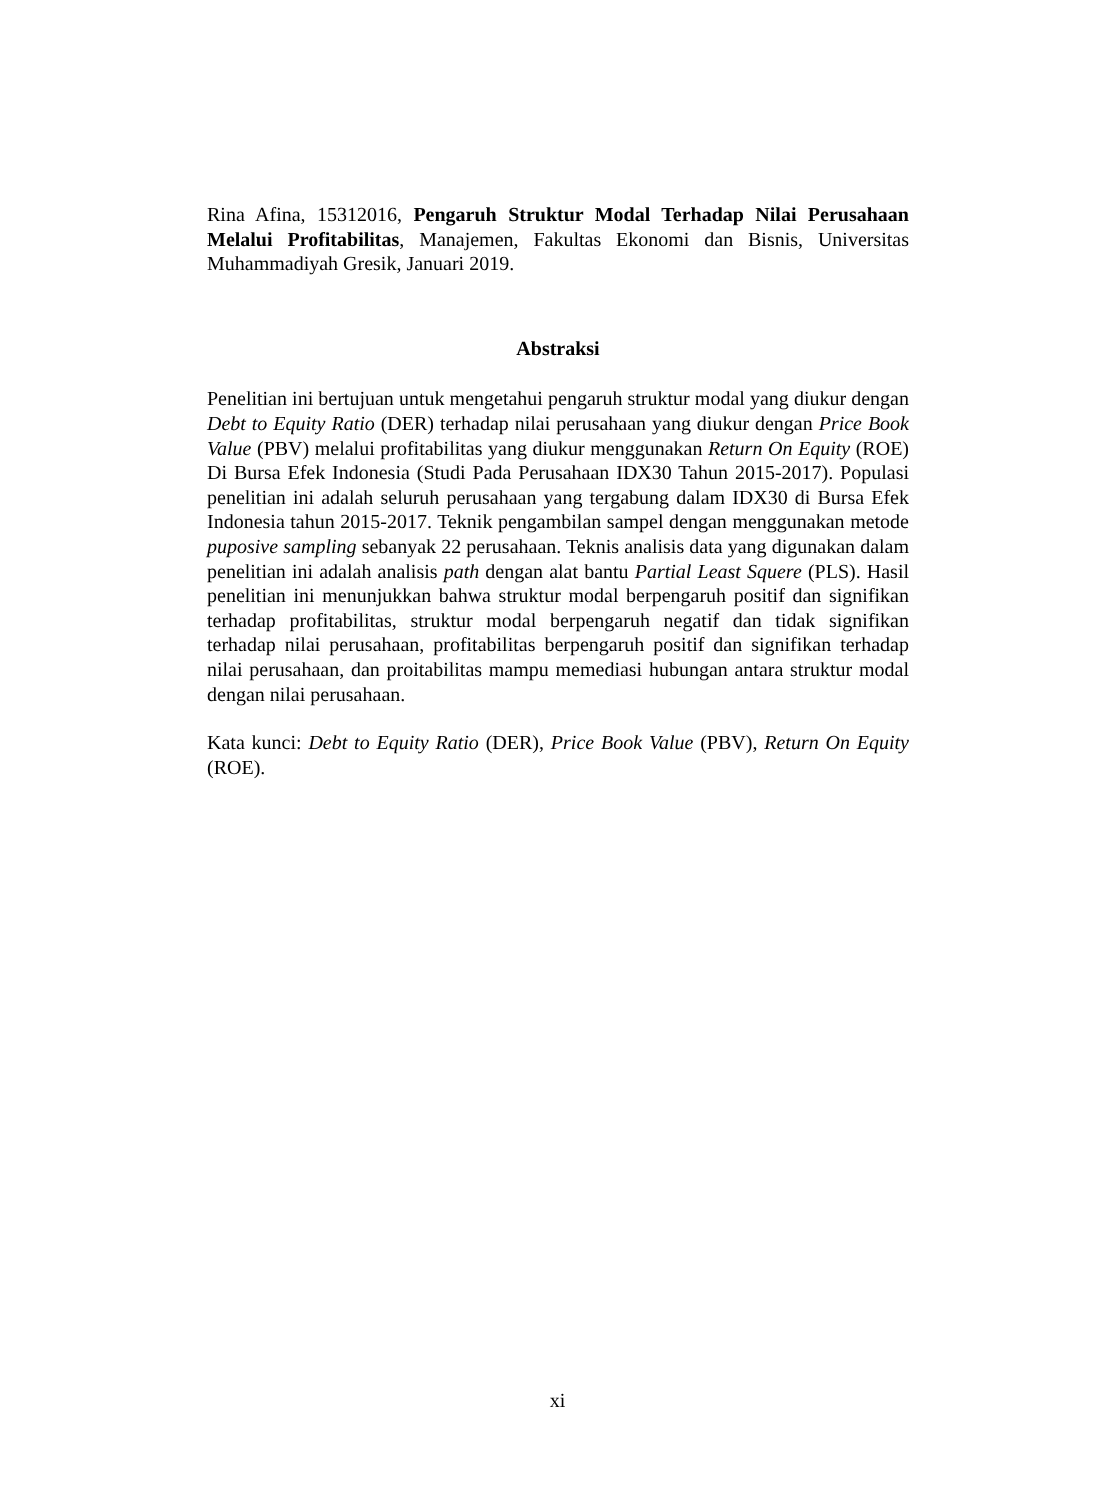Rina Afina, 15312016, Pengaruh Struktur Modal Terhadap Nilai Perusahaan Melalui Profitabilitas, Manajemen, Fakultas Ekonomi dan Bisnis, Universitas Muhammadiyah Gresik, Januari 2019.
Abstraksi
Penelitian ini bertujuan untuk mengetahui pengaruh struktur modal yang diukur dengan Debt to Equity Ratio (DER) terhadap nilai perusahaan yang diukur dengan Price Book Value (PBV) melalui profitabilitas yang diukur menggunakan Return On Equity (ROE) Di Bursa Efek Indonesia (Studi Pada Perusahaan IDX30 Tahun 2015-2017). Populasi penelitian ini adalah seluruh perusahaan yang tergabung dalam IDX30 di Bursa Efek Indonesia tahun 2015-2017. Teknik pengambilan sampel dengan menggunakan metode puposive sampling sebanyak 22 perusahaan. Teknis analisis data yang digunakan dalam penelitian ini adalah analisis path dengan alat bantu Partial Least Squere (PLS). Hasil penelitian ini menunjukkan bahwa struktur modal berpengaruh positif dan signifikan terhadap profitabilitas, struktur modal berpengaruh negatif dan tidak signifikan terhadap nilai perusahaan, profitabilitas berpengaruh positif dan signifikan terhadap nilai perusahaan, dan proitabilitas mampu memediasi hubungan antara struktur modal dengan nilai perusahaan.
Kata kunci: Debt to Equity Ratio (DER), Price Book Value (PBV), Return On Equity (ROE).
xi